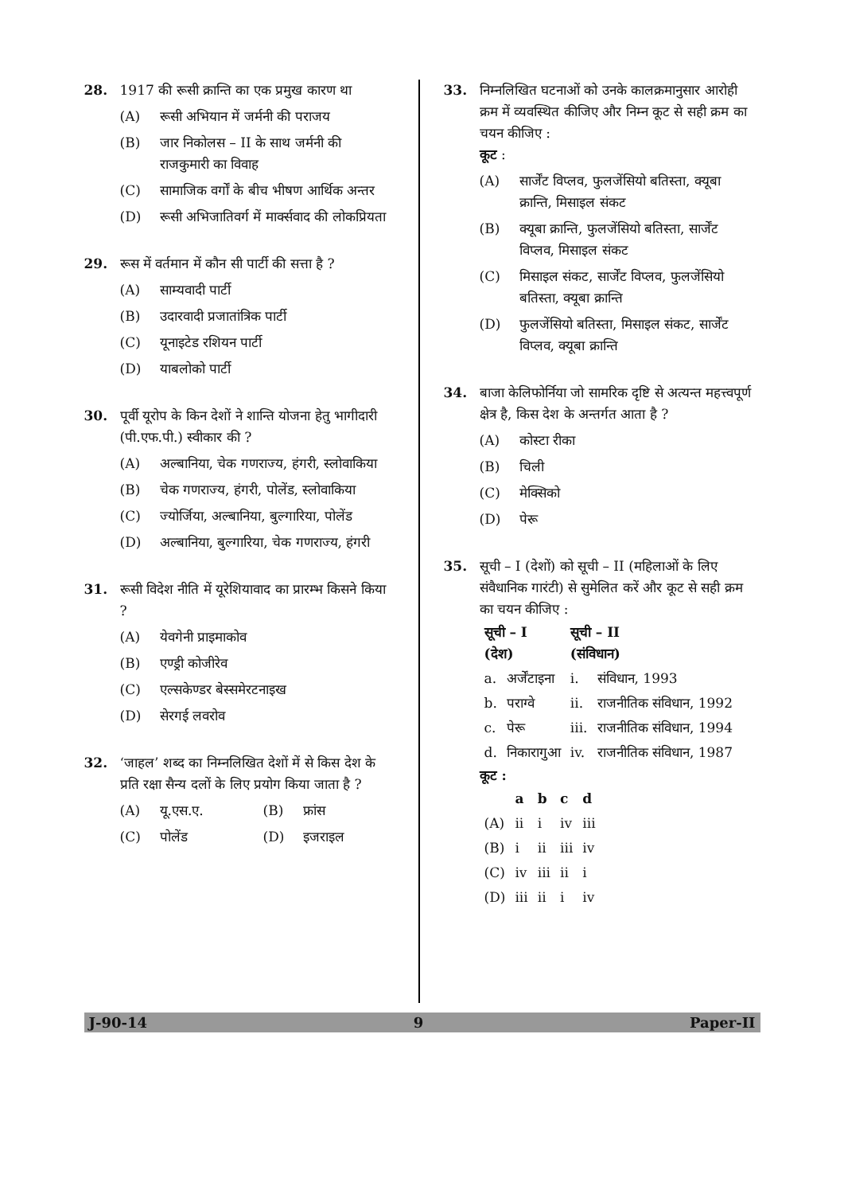28. 1917 की रूसी क्रान्ति का एक प्रमुख कारण था
(A) रूसी अभियान में जर्मनी की पराजय
(B) जार निकोलस – II के साथ जर्मनी की राजकुमारी का विवाह
(C) सामाजिक वर्गों के बीच भीषण आर्थिक अन्तर
(D) रूसी अभिजातिवर्ग में मार्क्सवाद की लोकप्रियता
29. रूस में वर्तमान में कौन सी पार्टी की सत्ता है ?
(A) साम्यवादी पार्टी
(B) उदारवादी प्रजातांत्रिक पार्टी
(C) यूनाइटेड रशियन पार्टी
(D) याबलोको पार्टी
30. पूर्वी यूरोप के किन देशों ने शान्ति योजना हेतु भागीदारी (पी.एफ.पी.) स्वीकार की ?
(A) अल्बानिया, चेक गणराज्य, हंगरी, स्लोवाकिया
(B) चेक गणराज्य, हंगरी, पोलेंड, स्लोवाकिया
(C) ज्योर्जिया, अल्बानिया, बुल्गारिया, पोलेंड
(D) अल्बानिया, बुल्गारिया, चेक गणराज्य, हंगरी
31. रूसी विदेश नीति में यूरेशियावाद का प्रारम्भ किसने किया ?
(A) येवगेनी प्राइमाकोव
(B) एण्ड्री कोजीरेव
(C) एल्सकेण्डर बेस्समेरटनाइख
(D) सेरगई लवरोव
32. ‘जाहल’ शब्द का निम्नलिखित देशों में से किस देश के प्रति रक्षा सैन्य दलों के लिए प्रयोग किया जाता है ?
(A) यू.एस.ए. (B) फ्रांस
(C) पोलेंड (D) इजराइल
33. निम्नलिखित घटनाओं को उनके कालक्रमानुसार आरोही क्रम में व्यवस्थित कीजिए और निम्न कूट से सही क्रम का चयन कीजिए :
कूट :
(A) सार्जेंट विप्लव, फुलजेंसियो बतिस्ता, क्यूबा क्रान्ति, मिसाइल संकट
(B) क्यूबा क्रान्ति, फुलजेंसियो बतिस्ता, सार्जेंट विप्लव, मिसाइल संकट
(C) मिसाइल संकट, सार्जेंट विप्लव, फुलजेंसियो बतिस्ता, क्यूबा क्रान्ति
(D) फुलजेंसियो बतिस्ता, मिसाइल संकट, सार्जेंट विप्लव, क्यूबा क्रान्ति
34. बाजा केलिफोर्निया जो सामरिक दृष्टि से अत्यन्त महत्त्वपूर्ण क्षेत्र है, किस देश के अन्तर्गत आता है ?
(A) कोस्टा रीका
(B) चिली
(C) मेक्सिको
(D) पेरू
35. सूची – I (देशों) को सूची – II (महिलाओं के लिए संवैधानिक गारंटी) से सुमेलित करें और कूट से सही क्रम का चयन कीजिए :
| सूची – I (देश) | | सूची – II (संविधान) | |
| --- | --- | --- | --- |
| a. | अर्जेंटाइना | i. | संविधान, 1993 |
| b. | पराग्वे | ii. | राजनीतिक संविधान, 1992 |
| c. | पेरू | iii. | राजनीतिक संविधान, 1994 |
| d. | निकारागुआ | iv. | राजनीतिक संविधान, 1987 |
कूट :
| | a | b | c | d |
| --- | --- | --- | --- | --- |
| (A) | ii | i | iv | iii |
| (B) | i | ii | iii | iv |
| (C) | iv | iii | ii | i |
| (D) | iii | ii | i | iv |
J-90-14 9 Paper-II